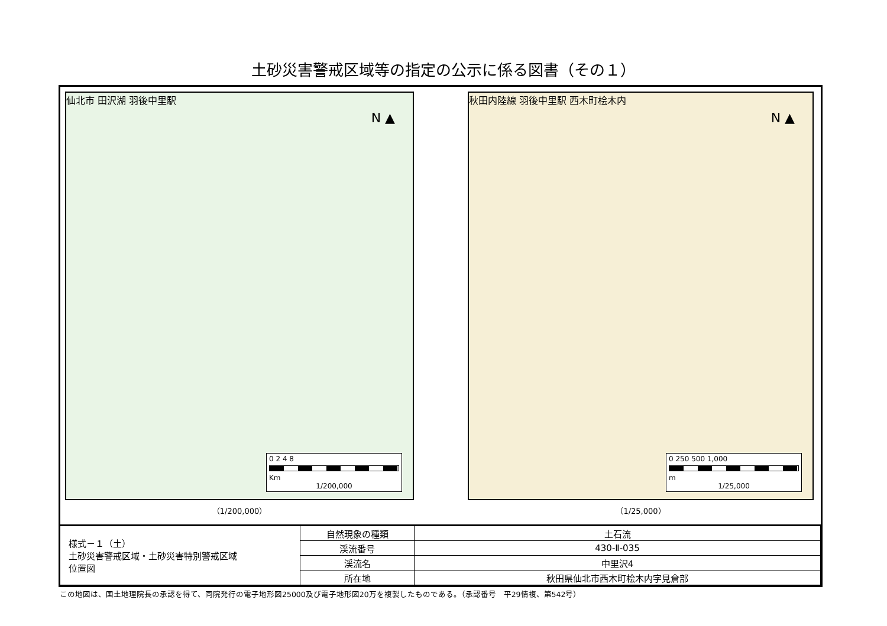土砂災害警戒区域等の指定の公示に係る図書（その１）
N ▲
仙北市 田沢湖 羽後中里駅
0 2 4 8
Km
1/200,000
（1/200,000）
N ▲
秋田内陸線 羽後中里駅 西木町桧木内
0 250 500 1,000
m
1/25,000
（1/25,000）
| 様式－１（土） 土砂災害警戒区域・土砂災害特別警戒区域 位置図 | 自然現象の種類 | 土石流 |
| | 渓流番号 | 430-Ⅱ-035 |
| | 渓流名 | 中里沢4 |
| | 所在地 | 秋田県仙北市西木町桧木内字見倉部 |
この地図は、国土地理院長の承認を得て、同院発行の電子地形図25000及び電子地形図20万を複製したものである。（承認番号　平29情複、第542号）